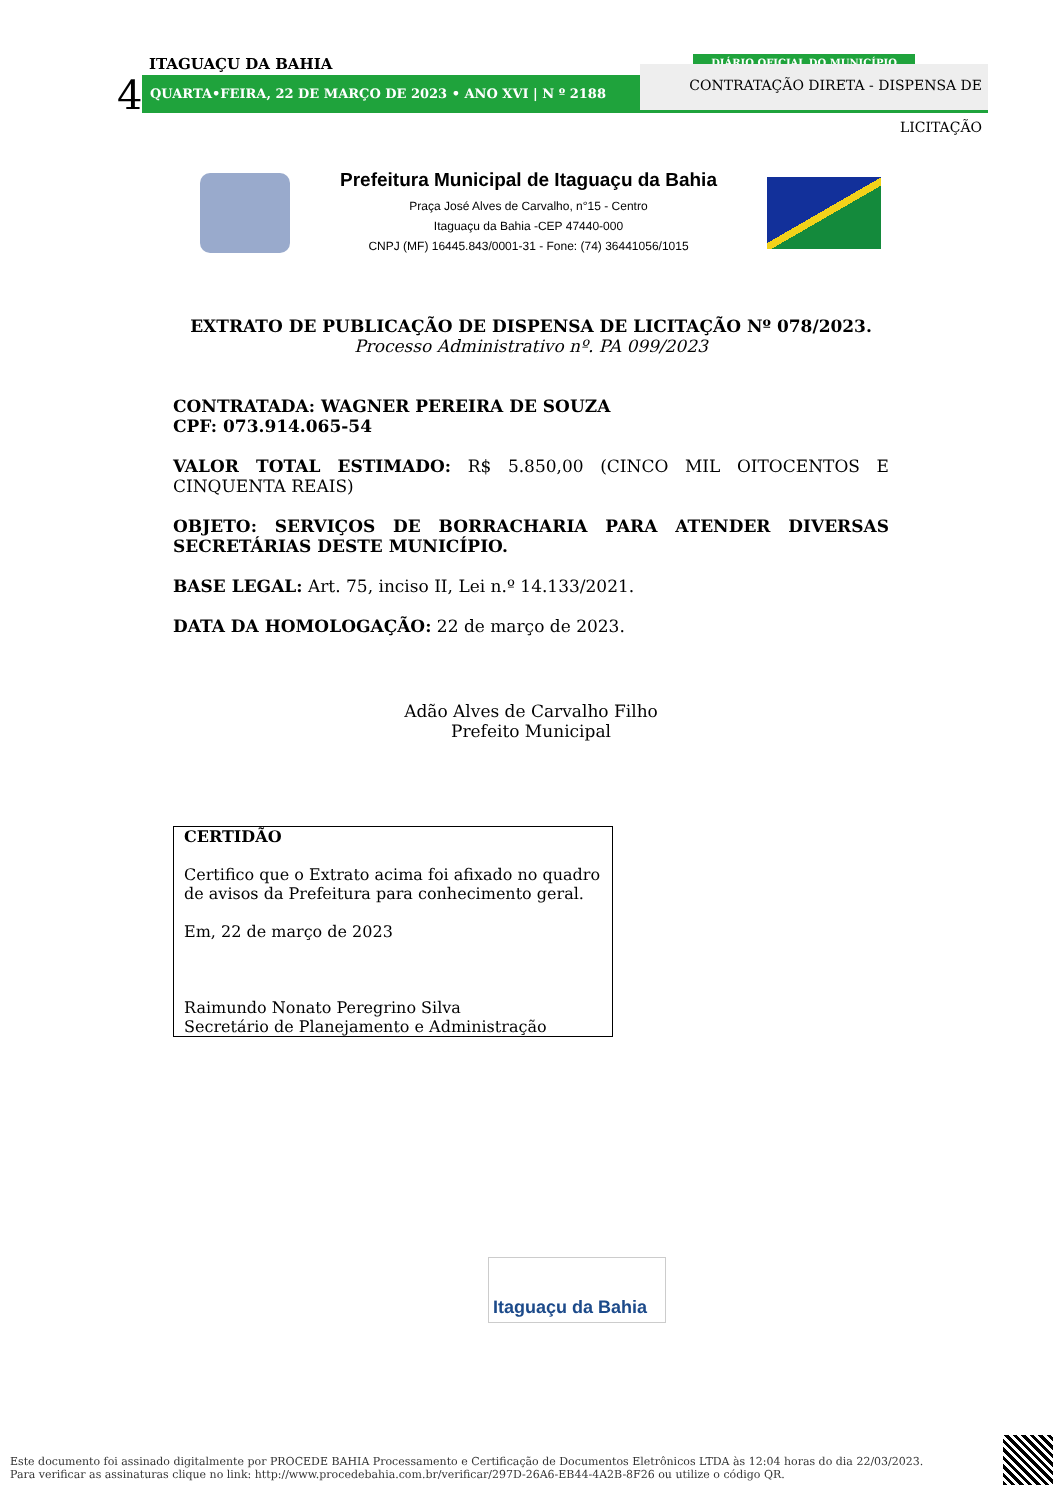ITAGUAÇU DA BAHIA
4 QUARTA•FEIRA, 22 DE MARÇO DE 2023 • ANO XVI | N º 2188
DIÁRIO OFICIAL DO MUNICÍPIO
CONTRATAÇÃO DIRETA - DISPENSA DE LICITAÇÃO
Prefeitura Municipal de Itaguaçu da Bahia
Praça José Alves de Carvalho, n°15 - Centro
Itaguaçu da Bahia -CEP 47440-000
CNPJ (MF) 16445.843/0001-31 - Fone: (74) 36441056/1015
EXTRATO DE PUBLICAÇÃO DE DISPENSA DE LICITAÇÃO Nº 078/2023.
Processo Administrativo nº. PA 099/2023
CONTRATADA: WAGNER PEREIRA DE SOUZA
CPF: 073.914.065-54
VALOR TOTAL ESTIMADO: R$ 5.850,00 (CINCO MIL OITOCENTOS E CINQUENTA REAIS)
OBJETO: SERVIÇOS DE BORRACHARIA PARA ATENDER DIVERSAS SECRETÁRIAS DESTE MUNICÍPIO.
BASE LEGAL: Art. 75, inciso II, Lei n.º 14.133/2021.
DATA DA HOMOLOGAÇÃO: 22 de março de 2023.
Adão Alves de Carvalho Filho
Prefeito Municipal
CERTIDÃO
Certifico que o Extrato acima foi afixado no quadro de avisos da Prefeitura para conhecimento geral.
Em, 22 de março de 2023
Raimundo Nonato Peregrino Silva
Secretário de Planejamento e Administração
Itaguaçu da Bahia
Este documento foi assinado digitalmente por PROCEDE BAHIA Processamento e Certificação de Documentos Eletrônicos LTDA às 12:04 horas do dia 22/03/2023.
Para verificar as assinaturas clique no link: http://www.procedebahia.com.br/verificar/297D-26A6-EB44-4A2B-8F26 ou utilize o código QR.